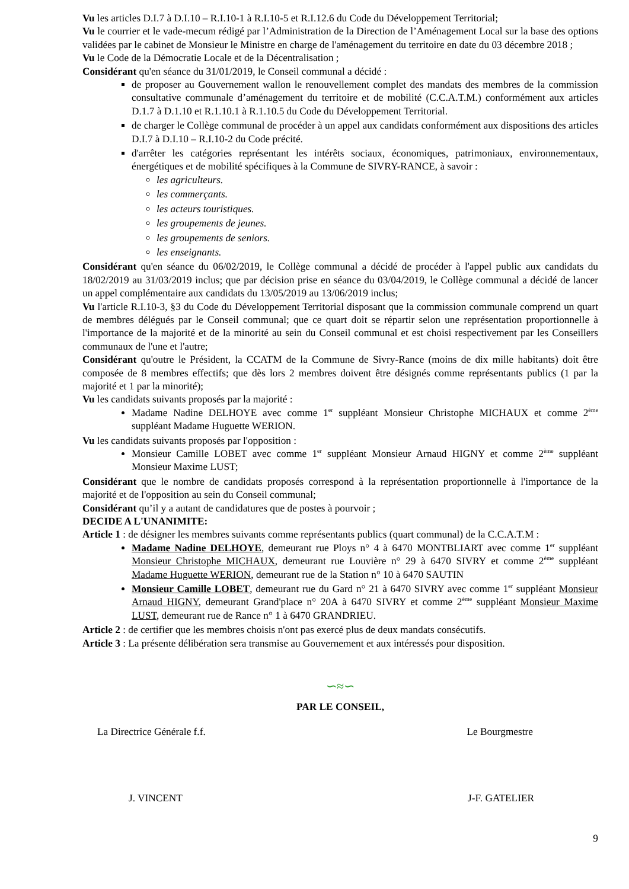Vu les articles D.I.7 à D.I.10 – R.I.10-1 à R.I.10-5 et R.I.12.6 du Code du Développement Territorial;
Vu le courrier et le vade-mecum rédigé par l’Administration de la Direction de l’Aménagement Local sur la base des options validées par le cabinet de Monsieur le Ministre en charge de l'aménagement du territoire en date du 03 décembre 2018 ;
Vu le Code de la Démocratie Locale et de la Décentralisation ;
Considérant qu'en séance du 31/01/2019, le Conseil communal a décidé :
de proposer au Gouvernement wallon le renouvellement complet des mandats des membres de la commission consultative communale d’aménagement du territoire et de mobilité (C.C.A.T.M.) conformément aux articles D.1.7 à D.1.10 et R.1.10.1 à R.1.10.5 du Code du Développement Territorial.
de charger le Collège communal de procéder à un appel aux candidats conformément aux dispositions des articles D.I.7 à D.I.10 – R.I.10-2 du Code précité.
d'arrêter les catégories représentant les intérêts sociaux, économiques, patrimoniaux, environnementaux, énergétiques et de mobilité spécifiques à la Commune de SIVRY-RANCE, à savoir :
les agriculteurs.
les commerçants.
les acteurs touristiques.
les groupements de jeunes.
les groupements de seniors.
les enseignants.
Considérant qu'en séance du 06/02/2019, le Collège communal a décidé de procéder à l'appel public aux candidats du 18/02/2019 au 31/03/2019 inclus; que par décision prise en séance du 03/04/2019, le Collège communal a décidé de lancer un appel complémentaire aux candidats du 13/05/2019 au 13/06/2019 inclus;
Vu l'article R.I.10-3, §3 du Code du Développement Territorial disposant que la commission communale comprend un quart de membres délégués par le Conseil communal; que ce quart doit se répartir selon une représentation proportionnelle à l'importance de la majorité et de la minorité au sein du Conseil communal et est choisi respectivement par les Conseillers communaux de l'une et l'autre;
Considérant qu'outre le Président, la CCATM de la Commune de Sivry-Rance (moins de dix mille habitants) doit être composée de 8 membres effectifs; que dès lors 2 membres doivent être désignés comme représentants publics (1 par la majorité et 1 par la minorité);
Vu les candidats suivants proposés par la majorité :
Madame Nadine DELHOYE avec comme 1<sup>er</sup> suppléant Monsieur Christophe MICHAUX et comme 2<sup>ème</sup> suppléant Madame Huguette WERION.
Vu les candidats suivants proposés par l'opposition :
Monsieur Camille LOBET avec comme 1<sup>er</sup> suppléant Monsieur Arnaud HIGNY et comme 2<sup>ème</sup> suppléant Monsieur Maxime LUST;
Considérant que le nombre de candidats proposés correspond à la représentation proportionnelle à l'importance de la majorité et de l'opposition au sein du Conseil communal;
Considérant qu’il y a autant de candidatures que de postes à pourvoir ;
DECIDE A L'UNANIMITE:
Article 1 : de désigner les membres suivants comme représentants publics (quart communal) de la C.C.A.T.M :
Madame Nadine DELHOYE, demeurant rue Ploys n° 4 à 6470 MONTBLIART avec comme 1<sup>er</sup> suppléant Monsieur Christophe MICHAUX, demeurant rue Louvière n° 29 à 6470 SIVRY et comme 2<sup>ème</sup> suppléant Madame Huguette WERION, demeurant rue de la Station n° 10 à 6470 SAUTIN
Monsieur Camille LOBET, demeurant rue du Gard n° 21 à 6470 SIVRY avec comme 1<sup>er</sup> suppléant Monsieur Arnaud HIGNY, demeurant Grand'place n° 20A à 6470 SIVRY et comme 2<sup>ème</sup> suppléant Monsieur Maxime LUST, demeurant rue de Rance n° 1 à 6470 GRANDRIEU.
Article 2 : de certifier que les membres choisis n'ont pas exercé plus de deux mandats consécutifs.
Article 3 : La présente délibération sera transmise au Gouvernement et aux intéressés pour disposition.
∽≈∽
PAR LE CONSEIL,
La Directrice Générale f.f. Le Bourgmestre
J. VINCENT J-F. GATELIER
9